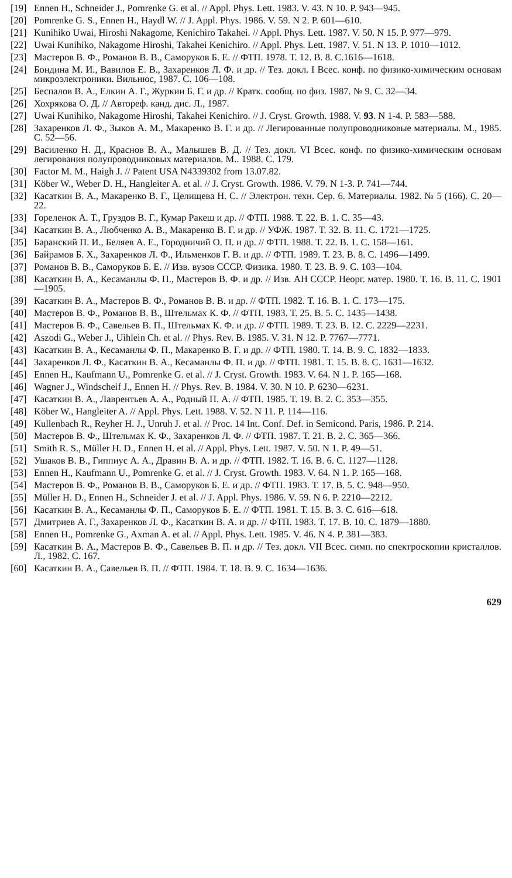[19] Ennen H., Schneider J., Pomrenke G. et al. // Appl. Phys. Lett. 1983. V. 43. N 10. P. 943—945.
[20] Pomrenke G. S., Ennen H., Haydl W. // J. Appl. Phys. 1986. V. 59. N 2. P. 601—610.
[21] Kunihiko Uwai, Hiroshi Nakagome, Kenichiro Takahei. // Appl. Phys. Lett. 1987. V. 50. N 15. P. 977—979.
[22] Uwai Kunihiko, Nakagome Hiroshi, Takahei Kenichiro. // Appl. Phys. Lett. 1987. V. 51. N 13. P. 1010—1012.
[23] Мастеров В. Ф., Романов В. В., Саморуков Б. Е. // ФТП. 1978. Т. 12. В. 8. С.1616—1618.
[24] Бондина М. И., Вавилов Е. В., Захаренков Л. Ф. и др. // Тез. докл. I Всес. конф. по физико-химическим основам микроэлектроники. Вильнюс, 1987. С. 106—108.
[25] Беспалов В. А., Елкин А. Г., Журкин Б. Г. и др. // Кратк. сообщ. по физ. 1987. № 9. С. 32—34.
[26] Хохрякова О. Д. // Автореф. канд. дис. Л., 1987.
[27] Uwai Kunihiko, Nakagome Hiroshi, Takahei Kenichiro. // J. Cryst. Growth. 1988. V. 93. N 1-4. P. 583—588.
[28] Захаренков Л. Ф., Зыков А. М., Макаренко В. Г. и др. // Легированные полупроводниковые материалы. М., 1985. С. 52—56.
[29] Василенко Н. Д., Краснов В. А., Малышев В. Д. // Тез. докл. VI Всес. конф. по физико-химическим основам легирования полупроводниковых материалов. М.. 1988. С. 179.
[30] Factor M. M., Haigh J. // Patent USA N4339302 from 13.07.82.
[31] Köber W., Weber D. H., Hangleiter A. et al. // J. Cryst. Growth. 1986. V. 79. N 1-3. P. 741—744.
[32] Касаткин В. А., Макаренко В. Г., Целищева Н. С. // Электрон. техн. Сер. 6. Материалы. 1982. № 5 (166). С. 20—22.
[33] Гореленок А. Т., Груздов В. Г., Кумар Ракеш и др. // ФТП. 1988. Т. 22. В. 1. С. 35—43.
[34] Касаткин В. А., Любченко А. В., Макаренко В. Г. и др. // УФЖ. 1987. Т. 32. В. 11. С. 1721—1725.
[35] Баранский П. И., Беляев А. Е., Городничий О. П. и др. // ФТП. 1988. Т. 22. В. 1. С. 158—161.
[36] Байрамов Б. Х., Захаренков Л. Ф., Ильменков Г. В. и др. // ФТП. 1989. Т. 23. В. 8. С. 1496—1499.
[37] Романов В. В., Саморуков Б. Е. // Изв. вузов СССР. Физика. 1980. Т. 23. В. 9. С. 103—104.
[38] Касаткин В. А., Кесаманлы Ф. П., Мастеров В. Ф. и др. // Изв. АН СССР. Неорг. матер. 1980. Т. 16. В. 11. С. 1901—1905.
[39] Касаткин В. А., Мастеров В. Ф., Романов В. В. и др. // ФТП. 1982. Т. 16. В. 1. С. 173—175.
[40] Мастеров В. Ф., Романов В. В., Штельмах К. Ф. // ФТП. 1983. Т. 25. В. 5. С. 1435—1438.
[41] Мастеров В. Ф., Савельев В. П., Штельмах К. Ф. и др. // ФТП. 1989. Т. 23. В. 12. С. 2229—2231.
[42] Aszodi G., Weber J., Uihlein Ch. et al. // Phys. Rev. B. 1985. V. 31. N 12. P. 7767—7771.
[43] Касаткин В. А., Кесаманлы Ф. П., Макаренко В. Г. и др. // ФТП. 1980. Т. 14. В. 9. С. 1832—1833.
[44] Захаренков Л. Ф., Касаткин В. А., Кесаманлы Ф. П. и др. // ФТП. 1981. Т. 15. В. 8. С. 1631—1632.
[45] Ennen H., Kaufmann U., Pomrenke G. et al. // J. Cryst. Growth. 1983. V. 64. N 1. P. 165—168.
[46] Wagner J., Windscheif J., Ennen H. // Phys. Rev. B. 1984. V. 30. N 10. P. 6230—6231.
[47] Касаткин В. А., Лаврентьев А. А., Родный П. А. // ФТП. 1985. Т. 19. В. 2. С. 353—355.
[48] Köber W., Hangleiter A. // Appl. Phys. Lett. 1988. V. 52. N 11. P. 114—116.
[49] Kullenbach R., Reyher H. J., Unruh J. et al. // Proc. 14 Int. Conf. Def. in Semicond. Paris, 1986. P. 214.
[50] Мастеров В. Ф., Штельмах К. Ф., Захаренков Л. Ф. // ФТП. 1987. Т. 21. В. 2. С. 365—366.
[51] Smith R. S., Müller H. D., Ennen H. et al. // Appl. Phys. Lett. 1987. V. 50. N 1. P. 49—51.
[52] Ушаков В. В., Гиппиус А. А., Дравин В. А. и др. // ФТП. 1982. Т. 16. В. 6. С. 1127—1128.
[53] Ennen H., Kaufmann U., Pomrenke G. et al. // J. Cryst. Growth. 1983. V. 64. N 1. P. 165—168.
[54] Мастеров В. Ф., Романов В. В., Саморуков Б. Е. и др. // ФТП. 1983. Т. 17. В. 5. С. 948—950.
[55] Müller H. D., Ennen H., Schneider J. et al. // J. Appl. Phys. 1986. V. 59. N 6. P. 2210—2212.
[56] Касаткин В. А., Кесаманлы Ф. П., Саморуков Б. Е. // ФТП. 1981. Т. 15. В. 3. С. 616—618.
[57] Дмитриев А. Г., Захаренков Л. Ф., Касаткин В. А. и др. // ФТП. 1983. Т. 17. В. 10. С. 1879—1880.
[58] Ennen H., Pomrenke G., Axman A. et al. // Appl. Phys. Lett. 1985. V. 46. N 4. P. 381—383.
[59] Касаткин В. А., Мастеров В. Ф., Савельев В. П. и др. // Тез. докл. VII Всес. симп. по спектроскопии кристаллов. Л., 1982. С. 167.
[60] Касаткин В. А., Савельев В. П. // ФТП. 1984. Т. 18. В. 9. С. 1634—1636.
629